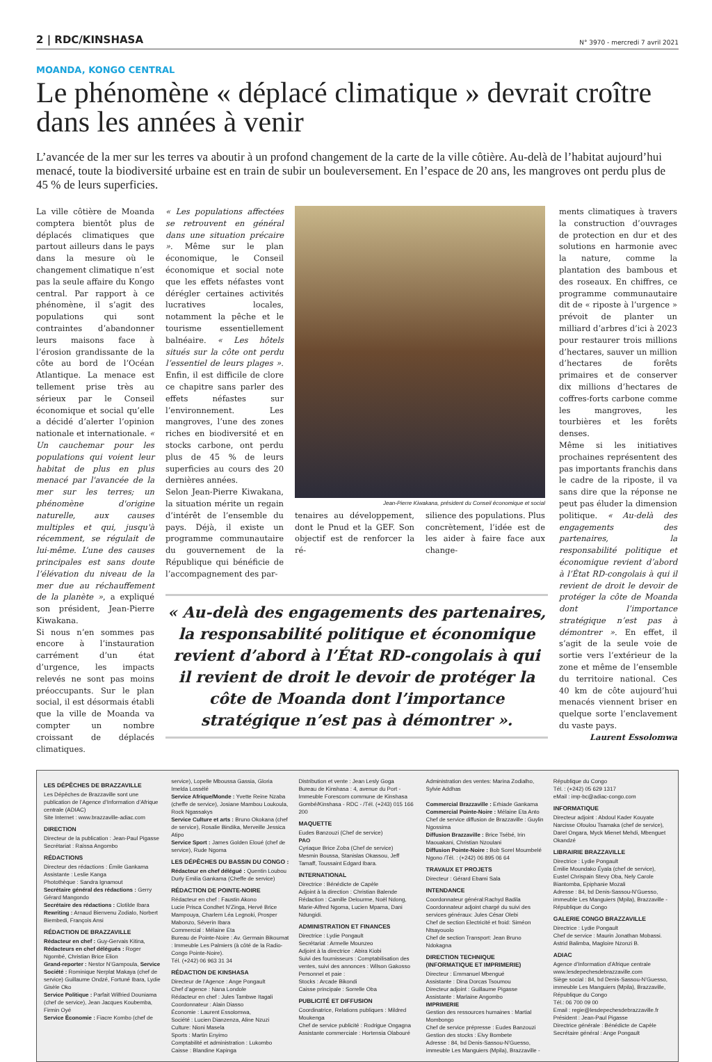2 | RDC/KINSHASA N° 3970 - mercredi 7 avril 2021
MOANDA, KONGO CENTRAL
Le phénomène « déplacé climatique » devrait croître dans les années à venir
L’avancée de la mer sur les terres va aboutir à un profond changement de la carte de la ville côtière. Au-delà de l’habitat aujourd’hui menacé, toute la biodiversité urbaine est en train de subir un bouleversement. En l’espace de 20 ans, les mangroves ont perdu plus de 45 % de leurs superficies.
La ville côtière de Moanda comptera bientôt plus de déplacés climatiques que partout ailleurs dans le pays dans la mesure où le changement climatique n’est pas la seule affaire du Kongo central. Par rapport à ce phénomène, il s’agit des populations qui sont contraintes d’abandonner leurs maisons face à l’érosion grandissante de la côte au bord de l’Océan Atlantique. La menace est tellement prise très au sérieux par le Conseil économique et social qu’elle a décidé d’alerter l’opinion nationale et internationale. « Un cauchemar pour les populations qui voient leur habitat de plus en plus menacé par l'avancée de la mer sur les terres; un phénomène d'origine naturelle, aux causes multiples et qui, jusqu'à récemment, se régulait de lui-même. L’une des causes principales est sans doute l’élévation du niveau de la mer due au réchauffement de la planète », a expliqué son président, Jean-Pierre Kiwakana.
Si nous n’en sommes pas encore à l’instauration carrément d’un état d’urgence, les impacts relevés ne sont pas moins préoccupants. Sur le plan social, il est désormais établi que la ville de Moanda va compter un nombre croissant de déplacés climatiques.
« Les populations affectées se retrouvent en général dans une situation précaire ». Même sur le plan économique, le Conseil économique et social note que les effets néfastes vont dérégler certaines activités lucratives locales, notamment la pêche et le tourisme essentiellement balnéaire. « Les hôtels situés sur la côte ont perdu l’essentiel de leurs plages ». Enfin, il est difficile de clore ce chapitre sans parler des effets néfastes sur l’environnement. Les mangroves, l’une des zones riches en biodiversité et en stocks carbone, ont perdu plus de 45 % de leurs superficies au cours des 20 dernières années.
Selon Jean-Pierre Kiwakana, la situation mérite un regain d’intérêt de l’ensemble du pays. Déjà, il existe un programme communautaire du gouvernement de la République qui bénéficie de l’accompagnement des par-
Jean-Pierre Kiwakana, président du Conseil économique et social
tenaires au développement, dont le Pnud et la GEF. Son objectif est de renforcer la ré-
silience des populations. Plus concrètement, l’idée est de les aider à faire face aux change-
« Au-delà des engagements des partenaires, la responsabilité politique et économique revient d’abord à l’État RD-congolais à qui il revient de droit le devoir de protéger la côte de Moanda dont l’importance stratégique n’est pas à démontrer ».
ments climatiques à travers la construction d’ouvrages de protection en dur et des solutions en harmonie avec la nature, comme la plantation des bambous et des roseaux. En chiffres, ce programme communautaire dit de « riposte à l’urgence » prévoit de planter un milliard d’arbres d’ici à 2023 pour restaurer trois millions d’hectares, sauver un million d’hectares de forêts primaires et de conserver dix millions d’hectares de coffres-forts carbone comme les mangroves, les tourbières et les forêts denses.
Même si les initiatives prochaines représentent des pas importants franchis dans le cadre de la riposte, il va sans dire que la réponse ne peut pas éluder la dimension politique. « Au-delà des engagements des partenaires, la responsabilité politique et économique revient d’abord à l’État RD-congolais à qui il revient de droit le devoir de protéger la côte de Moanda dont l’importance stratégique n’est pas à démontrer ». En effet, il s’agit de la seule voie de sortie vers l’extérieur de la zone et même de l’ensemble du territoire national. Ces 40 km de côte aujourd’hui menacés viennent briser en quelque sorte l’enclavement du vaste pays.
Laurent Essolomwa
LES DÉPÊCHES DE BRAZZAVILLE
Les Dépêches de Brazzaville sont une publication de l’Agence d’Information d’Afrique centrale (ADIAC)
Site Internet : www.brazzaville-adiac.com
DIRECTION
Directeur de la publication : Jean-Paul Pigasse
Secrétariat : Raïssa Angombo
RÉDACTIONS
Directeur des rédactions : Émile Gankama
Assistante : Leslie Kanga
Photothèque : Sandra Ignamout
Secrétaire général des rédactions : Gerry Gérard Mangondo
Secrétaire des rédactions : Clotilde Ibara
Rewriting : Arnaud Bienvenu Zodialo, Norbert Biembedi, François Ansi
RÉDACTION DE BRAZZAVILLE
Rédacteur en chef : Guy-Gervais Kitina, Rédacteurs en chef délégués : Roger Ngombé, Christian Brice Elion
Grand-reporter : Nestor N’Gampoula, Service Société : Rominique Nerplat Makaya (chef de service) Guillaume Ondzé, Fortuné Ibara, Lydie Gisèle Oko
Service Politique : Parfait Wilfried Douniama (chef de service), Jean Jacques Koubemba, Firmin Oyé
Service Économie : Fiacre Kombo (chef de
service), Lopelle Mboussa Gassia, Gloria Imelda Lossélé
Service Afrique/Monde : Yvette Reine Nzaba (cheffe de service), Josiane Mambou Loukoula, Rock Ngassakys
Service Culture et arts : Bruno Okokana (chef de service), Rosalie Bindika, Merveille Jessica Atipo
Service Sport : James Golden Eloué (chef de service), Rude Ngoma
LES DÉPÊCHES DU BASSIN DU CONGO :
Rédacteur en chef délégué : Quentin Loubou Durly Emilia Gankama (Cheffe de service)
RÉDACTION DE POINTE-NOIRE
Rédacteur en chef : Faustin Akono
Lucie Prisca Condhet N’Zinga, Hervé Brice Mampouya, Charlem Léa Legnoki, Prosper Mabonzo, Séverin Ibara
Commercial : Mélaine Eta
Bureau de Pointe-Noire : Av. Germain Bikoumat : Immeuble Les Palmiers (à côté de la Radio-Congo Pointe-Noire).
Tél. (+242) 06 963 31 34
RÉDACTION DE KINSHASA
Directeur de l’Agence : Ange Pongault
Chef d’agence : Nana Londole
Rédacteur en chef : Jules Tambwe Itagali
Coordonnateur : Alain Diasso
Économie : Laurent Essolomwa,
Société : Lucien Dianzenza, Aline Nzuzi
Culture: Nioni Masela
Sports : Martin Enyimo
Comptabilité et administration : Lukombo
Caisse : Blandine Kapinga
Distribution et vente : Jean Lesly Goga
Bureau de Kinshasa : 4, avenue du Port - Immeuble Forescom commune de Kinshasa Gombé/Kinshasa - RDC - /Tél. (+243) 015 166 200
MAQUETTE
Eudes Banzouzi (Chef de service)
PAO
Cyriaque Brice Zoba (Chef de service)
Mesmin Boussa, Stanislas Okassou, Jeff Tamaff, Toussaint Edgard Ibara.
INTERNATIONAL
Directrice : Bénédicte de Capèle
Adjoint à la direction : Christian Balende
Rédaction : Camille Delourme, Noël Ndong, Marie-Alfred Ngoma, Lucien Mpama, Dani Ndungidi.
ADMINISTRATION ET FINANCES
Directrice : Lydie Pongault
Secrétariat : Armelle Mounzeo
Adjoint à la directrice : Abira Kiobi
Suivi des fournisseurs : Comptabilisation des ventes, suivi des annonces : Wilson Gakosso
Personnel et paie :
Stocks : Arcade Bikondi
Caisse principale : Sorrelle Oba
PUBLICITÉ ET DIFFUSION
Coordinatrice, Relations publiques : Mildred Moukenga
Chef de service publicité : Rodrigue Ongagna
Assistante commerciale : Hortensia Olabouré
Administration des ventes: Marina Zodialho, Sylvie Addhas
Commercial Brazzaville : Erhiade Gankama
Commercial Pointe-Noire : Mélaine Eta Anto
Chef de service diffusion de Brazzaville : Guylin Ngossima
Diffusion Brazzaville : Brice Tsébé, Irin Maouakani, Christian Nzoulani
Diffusion Pointe-Noire : Bob Sorel Moumbelé Ngono /Tél. : (+242) 06 895 06 64
TRAVAUX ET PROJETS
Directeur : Gérard Ebami Sala
INTENDANCE
Coordonnateur général:Rachyd Badila
Coordonnateur adjoint chargé du suivi des services généraux: Jules César Olebi
Chef de section Electricité et froid: Siméon Ntsayouolo
Chef de section Transport: Jean Bruno Ndokagna
DIRECTION TECHNIQUE (INFORMATIQUE ET IMPRIMERIE)
Directeur : Emmanuel Mbengué
Assistante : Dina Dorcas Tsoumou
Directeur adjoint : Guillaume Pigasse
Assistante : Marlaine Angombo
IMPRIMERIE
Gestion des ressources humaines : Martial Mombongo
Chef de service prépresse : Eudes Banzouzi
Gestion des stocks : Elvy Bombete
Adresse : 84, bd Denis-Sassou-N’Guesso, immeuble Les Manguiers (Mpila), Brazzaville -
République du Congo
Tél. : (+242) 05 629 1317
eMail : imp-bc@adiac-congo.com
INFORMATIQUE
Directeur adjoint : Abdoul Kader Kouyate
Narcisse Ofoulou Tsamaka (chef de service), Darel Ongara, Myck Mienet Mehdi, Mbenguet Okandzé
LIBRAIRIE BRAZZAVILLE
Directrice : Lydie Pongault
Émilie Moundako Éyala (chef de service), Eustel Chrispain Stevy Oba, Nely Carole Biantomba, Epiphanie Mozali
Adresse : 84, bd Denis-Sassou-N’Guesso, immeuble Les Manguiers (Mpila), Brazzaville - République du Congo
GALERIE CONGO BRAZZAVILLE
Directrice : Lydie Pongault
Chef de service : Maurin Jonathan Mobassi. Astrid Balimba, Magloire Nzonzi B.
ADIAC
Agence d’Information d’Afrique centrale
www.lesdepechesdebrazzaville.com
Siège social : 84, bd Denis-Sassou-N’Guesso, immeuble Les Manguiers (Mpila), Brazzaville, République du Congo
Tél.: 06 700 09 00
Email : regie@lesdepechesdebrazzaville.fr
Président : Jean-Paul Pigasse
Directrice générale : Bénédicte de Capèle
Secrétaire général : Ange Pongault